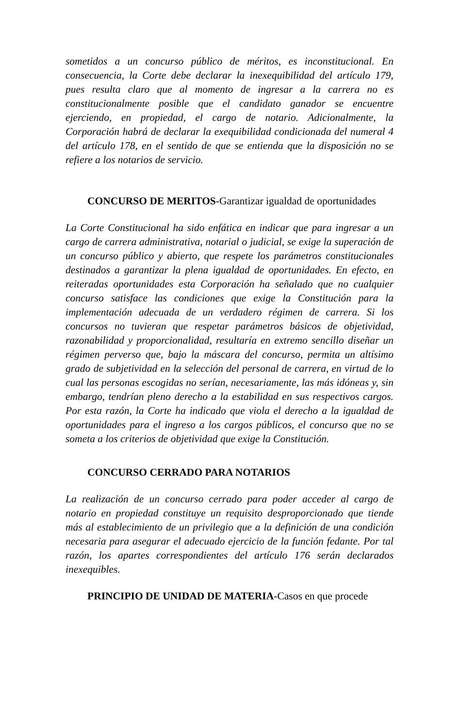sometidos a un concurso público de méritos, es inconstitucional. En consecuencia, la Corte debe declarar la inexequibilidad del artículo 179, pues resulta claro que al momento de ingresar a la carrera no es constitucionalmente posible que el candidato ganador se encuentre ejerciendo, en propiedad, el cargo de notario. Adicionalmente, la Corporación habrá de declarar la exequibilidad condicionada del numeral 4 del artículo 178, en el sentido de que se entienda que la disposición no se refiere a los notarios de servicio.
CONCURSO DE MERITOS-Garantizar igualdad de oportunidades
La Corte Constitucional ha sido enfática en indicar que para ingresar a un cargo de carrera administrativa, notarial o judicial, se exige la superación de un concurso público y abierto, que respete los parámetros constitucionales destinados a garantizar la plena igualdad de oportunidades. En efecto, en reiteradas oportunidades esta Corporación ha señalado que no cualquier concurso satisface las condiciones que exige la Constitución para la implementación adecuada de un verdadero régimen de carrera. Si los concursos no tuvieran que respetar parámetros básicos de objetividad, razonabilidad y proporcionalidad, resultaría en extremo sencillo diseñar un régimen perverso que, bajo la máscara del concurso, permita un altísimo grado de subjetividad en la selección del personal de carrera, en virtud de lo cual las personas escogidas no serían, necesariamente, las más idóneas y, sin embargo, tendrían pleno derecho a la estabilidad en sus respectivos cargos. Por esta razón, la Corte ha indicado que viola el derecho a la igualdad de oportunidades para el ingreso a los cargos públicos, el concurso que no se someta a los criterios de objetividad que exige la Constitución.
CONCURSO CERRADO PARA NOTARIOS
La realización de un concurso cerrado para poder acceder al cargo de notario en propiedad constituye un requisito desproporcionado que tiende más al establecimiento de un privilegio que a la definición de una condición necesaria para asegurar el adecuado ejercicio de la función fedante. Por tal razón, los apartes correspondientes del artículo 176 serán declarados inexequibles.
PRINCIPIO DE UNIDAD DE MATERIA-Casos en que procede